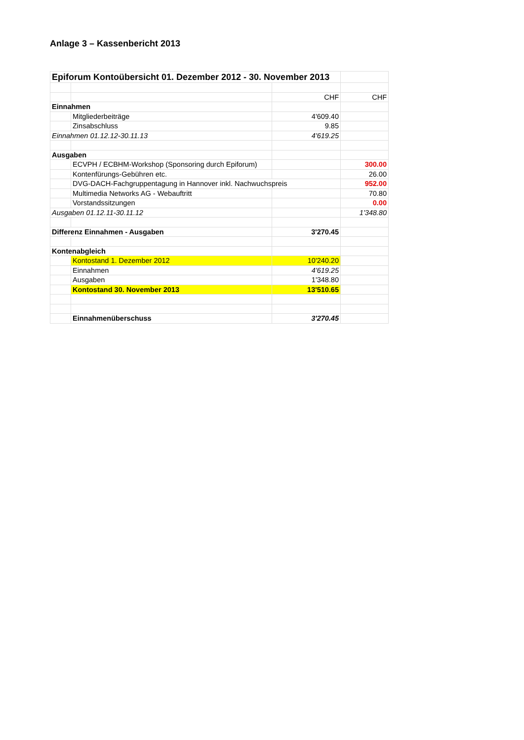Anlage 3 – Kassenbericht 2013
| Epiforum Kontoübersicht 01. Dezember 2012 - 30. November 2013 | | | |
| | | CHF | CHF |
| Einnahmen | | | |
| | Mitgliederbeiträge | 4'609.40 | |
| | Zinsabschluss | 9.85 | |
| Einnahmen 01.12.12-30.11.13 | | 4'619.25 | |
| Ausgaben | | | |
| | ECVPH / ECBHM-Workshop (Sponsoring durch Epiforum) | | 300.00 |
| | Kontenfürungs-Gebühren etc. | | 26.00 |
| | DVG-DACH-Fachgruppentagung in Hannover inkl. Nachwuchspreis | | 952.00 |
| | Multimedia Networks AG - Webauftritt | | 70.80 |
| | Vorstandssitzungen | | 0.00 |
| Ausgaben 01.12.11-30.11.12 | | | 1'348.80 |
| Differenz Einnahmen - Ausgaben | | 3'270.45 | |
| Kontenabgleich | | | |
| | Kontostand 1. Dezember 2012 | 10'240.20 | |
| | Einnahmen | 4'619.25 | |
| | Ausgaben | 1'348.80 | |
| | Kontostand 30. November 2013 | 13'510.65 | |
| | Einnahmenüberschuss | 3'270.45 | |